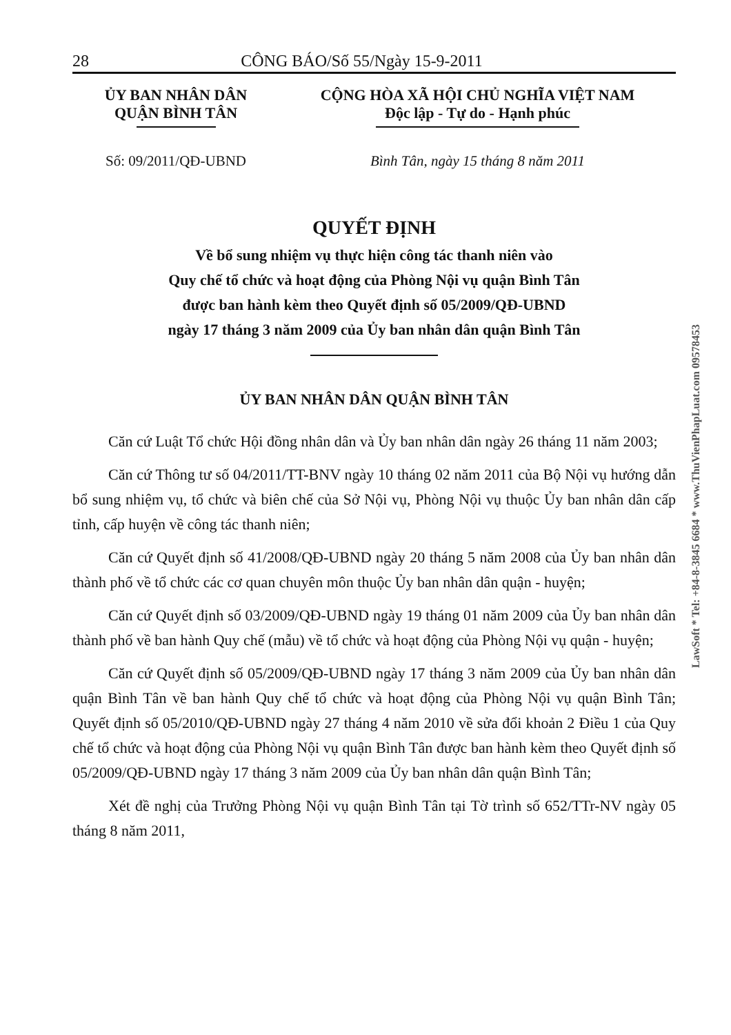28 CÔNG BÁO/Số 55/Ngày 15-9-2011
ỦY BAN NHÂN DÂN
QUẬN BÌNH TÂN
CỘNG HÒA XÃ HỘI CHỦ NGHĨA VIỆT NAM
Độc lập - Tự do - Hạnh phúc
Số: 09/2011/QĐ-UBND Bình Tân, ngày 15 tháng 8 năm 2011
QUYẾT ĐỊNH
Về bổ sung nhiệm vụ thực hiện công tác thanh niên vào
Quy chế tổ chức và hoạt động của Phòng Nội vụ quận Bình Tân
được ban hành kèm theo Quyết định số 05/2009/QĐ-UBND
ngày 17 tháng 3 năm 2009 của Ủy ban nhân dân quận Bình Tân
ỦY BAN NHÂN DÂN QUẬN BÌNH TÂN
Căn cứ Luật Tổ chức Hội đồng nhân dân và Ủy ban nhân dân ngày 26 tháng 11 năm 2003;
Căn cứ Thông tư số 04/2011/TT-BNV ngày 10 tháng 02 năm 2011 của Bộ Nội vụ hướng dẫn bổ sung nhiệm vụ, tổ chức và biên chế của Sở Nội vụ, Phòng Nội vụ thuộc Ủy ban nhân dân cấp tỉnh, cấp huyện về công tác thanh niên;
Căn cứ Quyết định số 41/2008/QĐ-UBND ngày 20 tháng 5 năm 2008 của Ủy ban nhân dân thành phố về tổ chức các cơ quan chuyên môn thuộc Ủy ban nhân dân quận - huyện;
Căn cứ Quyết định số 03/2009/QĐ-UBND ngày 19 tháng 01 năm 2009 của Ủy ban nhân dân thành phố về ban hành Quy chế (mẫu) về tổ chức và hoạt động của Phòng Nội vụ quận - huyện;
Căn cứ Quyết định số 05/2009/QĐ-UBND ngày 17 tháng 3 năm 2009 của Ủy ban nhân dân quận Bình Tân về ban hành Quy chế tổ chức và hoạt động của Phòng Nội vụ quận Bình Tân; Quyết định số 05/2010/QĐ-UBND ngày 27 tháng 4 năm 2010 về sửa đổi khoản 2 Điều 1 của Quy chế tổ chức và hoạt động của Phòng Nội vụ quận Bình Tân được ban hành kèm theo Quyết định số 05/2009/QĐ-UBND ngày 17 tháng 3 năm 2009 của Ủy ban nhân dân quận Bình Tân;
Xét đề nghị của Trưởng Phòng Nội vụ quận Bình Tân tại Tờ trình số 652/TTr-NV ngày 05 tháng 8 năm 2011,
LawSoft * Tel: +84-8-3845 6684 * www.ThuVienPhapLuat.com 09578453